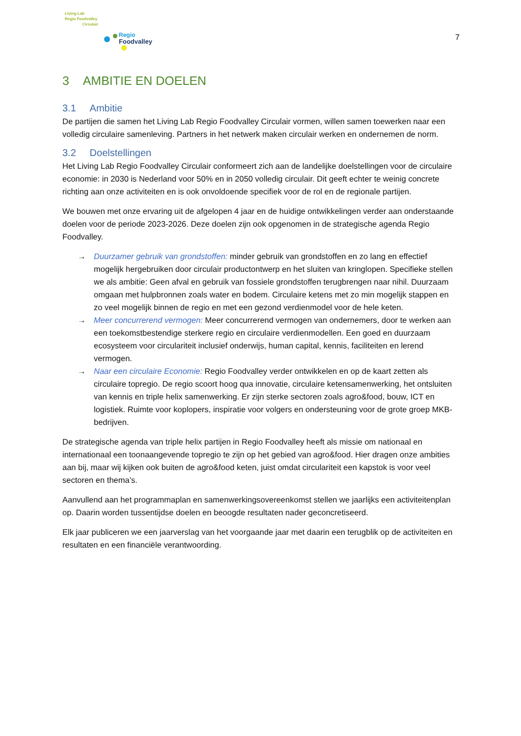Living Lab
Regio Foodvalley
Circulair
Regio
Foodvalley
7
3 AMBITIE EN DOELEN
3.1 Ambitie
De partijen die samen het Living Lab Regio Foodvalley Circulair vormen, willen samen toewerken naar een volledig circulaire samenleving. Partners in het netwerk maken circulair werken en ondernemen de norm.
3.2 Doelstellingen
Het Living Lab Regio Foodvalley Circulair conformeert zich aan de landelijke doelstellingen voor de circulaire economie: in 2030 is Nederland voor 50% en in 2050 volledig circulair. Dit geeft echter te weinig concrete richting aan onze activiteiten en is ook onvoldoende specifiek voor de rol en de regionale partijen.
We bouwen met onze ervaring uit de afgelopen 4 jaar en de huidige ontwikkelingen verder aan onderstaande doelen voor de periode 2023-2026. Deze doelen zijn ook opgenomen in de strategische agenda Regio Foodvalley.
→ Duurzamer gebruik van grondstoffen: minder gebruik van grondstoffen en zo lang en effectief mogelijk hergebruiken door circulair productontwerp en het sluiten van kringlopen. Specifieke stellen we als ambitie: Geen afval en gebruik van fossiele grondstoffen terugbrengen naar nihil. Duurzaam omgaan met hulpbronnen zoals water en bodem. Circulaire ketens met zo min mogelijk stappen en zo veel mogelijk binnen de regio en met een gezond verdienmodel voor de hele keten.
→ Meer concurrerend vermogen: Meer concurrerend vermogen van ondernemers, door te werken aan een toekomstbestendige sterkere regio en circulaire verdienmodellen. Een goed en duurzaam ecosysteem voor circulariteit inclusief onderwijs, human capital, kennis, faciliteiten en lerend vermogen.
→ Naar een circulaire Economie: Regio Foodvalley verder ontwikkelen en op de kaart zetten als circulaire topregio. De regio scoort hoog qua innovatie, circulaire ketensamenwerking, het ontsluiten van kennis en triple helix samenwerking. Er zijn sterke sectoren zoals agro&food, bouw, ICT en logistiek. Ruimte voor koplopers, inspiratie voor volgers en ondersteuning voor de grote groep MKB-bedrijven.
De strategische agenda van triple helix partijen in Regio Foodvalley heeft als missie om nationaal en internationaal een toonaangevende topregio te zijn op het gebied van agro&food. Hier dragen onze ambities aan bij, maar wij kijken ook buiten de agro&food keten, juist omdat circulariteit een kapstok is voor veel sectoren en thema’s.
Aanvullend aan het programmaplan en samenwerkingsovereenkomst stellen we jaarlijks een activiteitenplan op. Daarin worden tussentijdse doelen en beoogde resultaten nader geconcretiseerd.
Elk jaar publiceren we een jaarverslag van het voorgaande jaar met daarin een terugblik op de activiteiten en resultaten en een financiële verantwoording.